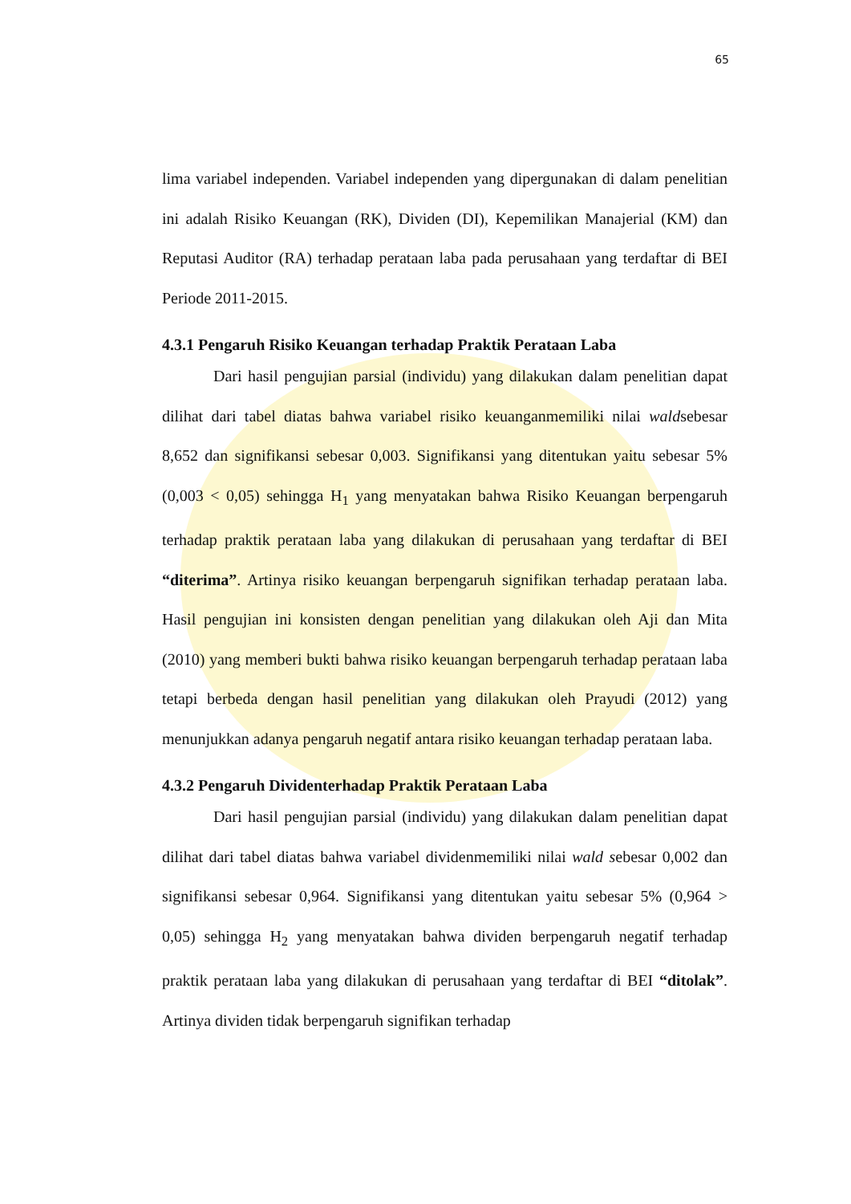65
lima variabel independen. Variabel independen yang dipergunakan di dalam penelitian ini adalah Risiko Keuangan (RK), Dividen (DI), Kepemilikan Manajerial (KM) dan Reputasi Auditor (RA) terhadap perataan laba pada perusahaan yang terdaftar di BEI Periode 2011-2015.
4.3.1 Pengaruh Risiko Keuangan terhadap Praktik Perataan Laba
Dari hasil pengujian parsial (individu) yang dilakukan dalam penelitian dapat dilihat dari tabel diatas bahwa variabel risiko keuanganmemiliki nilai waldsebesar 8,652 dan signifikansi sebesar 0,003. Signifikansi yang ditentukan yaitu sebesar 5% (0,003 < 0,05) sehingga H<sub>1</sub> yang menyatakan bahwa Risiko Keuangan berpengaruh terhadap praktik perataan laba yang dilakukan di perusahaan yang terdaftar di BEI “diterima”. Artinya risiko keuangan berpengaruh signifikan terhadap perataan laba. Hasil pengujian ini konsisten dengan penelitian yang dilakukan oleh Aji dan Mita (2010) yang memberi bukti bahwa risiko keuangan berpengaruh terhadap perataan laba tetapi berbeda dengan hasil penelitian yang dilakukan oleh Prayudi (2012) yang menunjukkan adanya pengaruh negatif antara risiko keuangan terhadap perataan laba.
4.3.2 Pengaruh Dividenterhadap Praktik Perataan Laba
Dari hasil pengujian parsial (individu) yang dilakukan dalam penelitian dapat dilihat dari tabel diatas bahwa variabel dividenmemiliki nilai wald sebesar 0,002 dan signifikansi sebesar 0,964. Signifikansi yang ditentukan yaitu sebesar 5% (0,964 > 0,05) sehingga H<sub>2</sub> yang menyatakan bahwa dividen berpengaruh negatif terhadap praktik perataan laba yang dilakukan di perusahaan yang terdaftar di BEI “ditolak”. Artinya dividen tidak berpengaruh signifikan terhadap